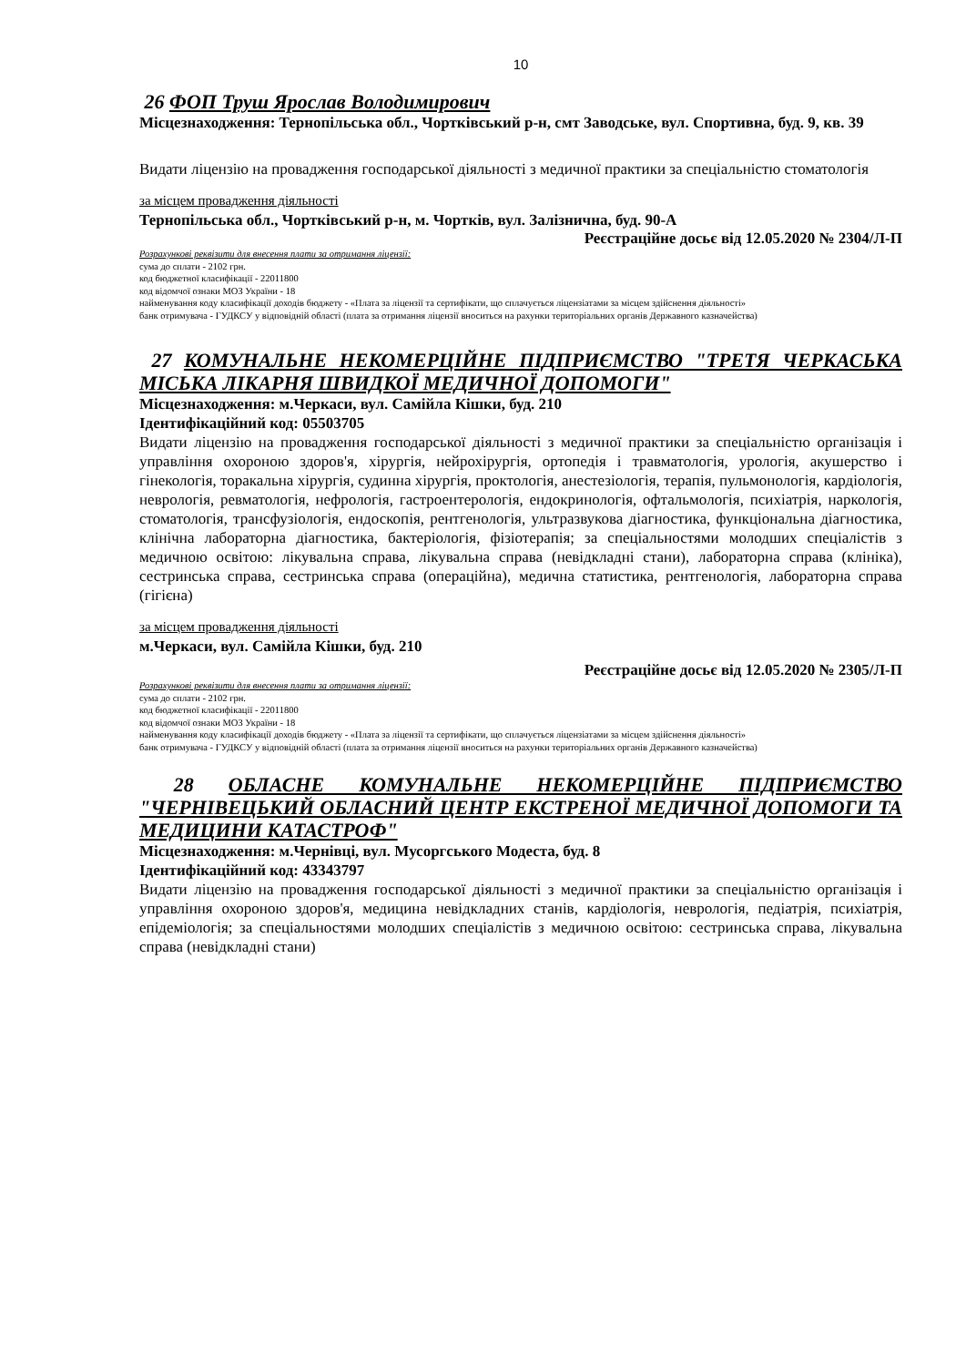10
26 ФОП Труш Ярослав Володимирович
Місцезнаходження: Тернопільська обл., Чортківський р-н, смт Заводське, вул. Спортивна, буд. 9, кв. 39
Видати ліцензію на провадження господарської діяльності з медичної практики за спеціальністю стоматологія
за місцем провадження діяльності
Тернопільська обл., Чортківський р-н, м. Чортків, вул. Залізнична, буд. 90-А
Реєстраційне досьє від 12.05.2020 № 2304/Л-П
Розрахункові реквізити для внесення плати за отримання ліцензії:
сума до сплати - 2102 грн.
код бюджетної класифікації - 22011800
код відомчої ознаки МОЗ України - 18
найменування коду класифікації доходів бюджету - «Плата за ліцензії та сертифікати, що сплачується ліцензіатами за місцем здійснення діяльності»
банк отримувача - ГУДКСУ у відповідній області (плата за отримання ліцензії вноситься на рахунки територіальних органів Державного казначейства)
27 КОМУНАЛЬНЕ НЕКОМЕРЦІЙНЕ ПІДПРИЄМСТВО "ТРЕТЯ ЧЕРКАСЬКА МІСЬКА ЛІКАРНЯ ШВИДКОЇ МЕДИЧНОЇ ДОПОМОГИ"
Місцезнаходження: м.Черкаси, вул. Самійла Кішки, буд. 210
Ідентифікаційний код: 05503705
Видати ліцензію на провадження господарської діяльності з медичної практики за спеціальністю організація і управління охороною здоров'я, хірургія, нейрохірургія, ортопедія і травматологія, урологія, акушерство і гінекологія, торакальна хірургія, судинна хірургія, проктологія, анестезіологія, терапія, пульмонологія, кардіологія, неврологія, ревматологія, нефрологія, гастроентерологія, ендокринологія, офтальмологія, психіатрія, наркологія, стоматологія, трансфузіологія, ендоскопія, рентгенологія, ультразвукова діагностика, функціональна діагностика, клінічна лабораторна діагностика, бактеріологія, фізіотерапія; за спеціальностями молодших спеціалістів з медичною освітою: лікувальна справа, лікувальна справа (невідкладні стани), лабораторна справа (клініка), сестринська справа, сестринська справа (операційна), медична статистика, рентгенологія, лабораторна справа (гігієна)
за місцем провадження діяльності
м.Черкаси, вул. Самійла Кішки, буд. 210
Реєстраційне досьє від 12.05.2020 № 2305/Л-П
Розрахункові реквізити для внесення плати за отримання ліцензії:
сума до сплати - 2102 грн.
код бюджетної класифікації - 22011800
код відомчої ознаки МОЗ України - 18
найменування коду класифікації доходів бюджету - «Плата за ліцензії та сертифікати, що сплачується ліцензіатами за місцем здійснення діяльності»
банк отримувача - ГУДКСУ у відповідній області (плата за отримання ліцензії вноситься на рахунки територіальних органів Державного казначейства)
28 ОБЛАСНЕ КОМУНАЛЬНЕ НЕКОМЕРЦІЙНЕ ПІДПРИЄМСТВО "ЧЕРНІВЕЦЬКИЙ ОБЛАСНИЙ ЦЕНТР ЕКСТРЕНОЇ МЕДИЧНОЇ ДОПОМОГИ ТА МЕДИЦИНИ КАТАСТРОФ"
Місцезнаходження: м.Чернівці, вул. Мусоргського Модеста, буд. 8
Ідентифікаційний код: 43343797
Видати ліцензію на провадження господарської діяльності з медичної практики за спеціальністю організація і управління охороною здоров'я, медицина невідкладних станів, кардіологія, неврологія, педіатрія, психіатрія, епідеміологія; за спеціальностями молодших спеціалістів з медичною освітою: сестринська справа, лікувальна справа (невідкладні стани)